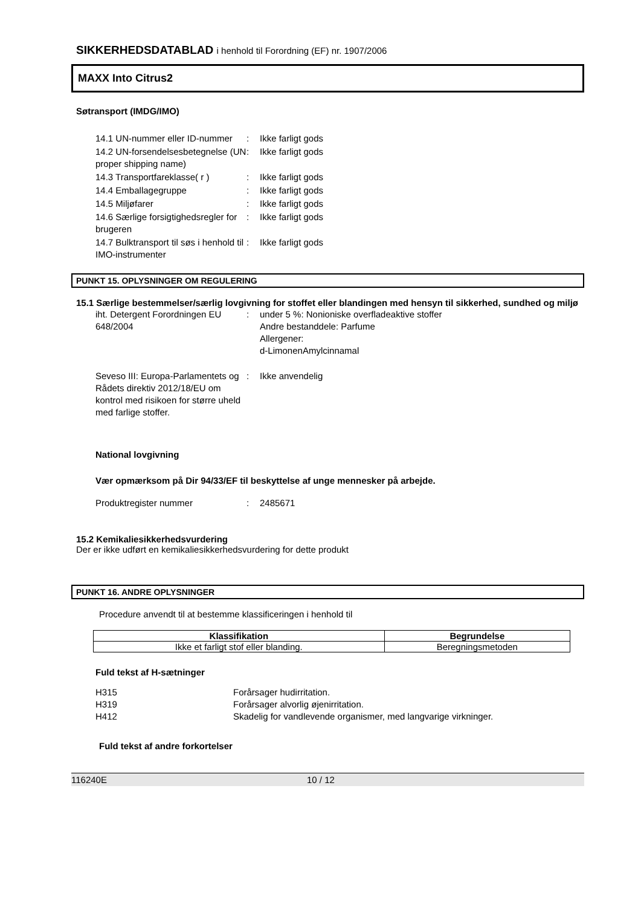SIKKERHEDSDATABLAD i henhold til Forordning (EF) nr. 1907/2006
MAXX Into Citrus2
Søtransport (IMDG/IMO)
| 14.1 UN-nummer eller ID-nummer | : | Ikke farligt gods |
| 14.2 UN-forsendelsesbetegnelse (UN proper shipping name) | : | Ikke farligt gods |
| 14.3 Transportfareklasse( r ) | : | Ikke farligt gods |
| 14.4 Emballagegruppe | : | Ikke farligt gods |
| 14.5 Miljøfarer | : | Ikke farligt gods |
| 14.6 Særlige forsigtighedsregler for brugeren | : | Ikke farligt gods |
| 14.7 Bulktransport til søs i henhold til IMO-instrumenter | : | Ikke farligt gods |
PUNKT 15. OPLYSNINGER OM REGULERING
15.1 Særlige bestemmelser/særlig lovgivning for stoffet eller blandingen med hensyn til sikkerhed, sundhed og miljø
| iht. Detergent Forordningen EU 648/2004 | : | under 5 %: Nonioniske overfladeaktive stoffer Andre bestanddele: Parfume Allergener: d-LimonenAmylcinnamal |
| Seveso III: Europa-Parlamentets og Rådets direktiv 2012/18/EU om kontrol med risikoen for større uheld med farlige stoffer. | : | Ikke anvendelig |
National lovgivning
Vær opmærksom på Dir 94/33/EF til beskyttelse af unge mennesker på arbejde.
| Produktregister nummer | : | 2485671 |
15.2 Kemikaliesikkerhedsvurdering
Der er ikke udført en kemikaliesikkerhedsvurdering for dette produkt
PUNKT 16. ANDRE OPLYSNINGER
Procedure anvendt til at bestemme klassificeringen i henhold til
| Klassifikation | Begrundelse |
| --- | --- |
| Ikke et farligt stof eller blanding. | Beregningsmetoden |
Fuld tekst af H-sætninger
| H315 | Forårsager hudirritation. |
| H319 | Forårsager alvorlig øjenirritation. |
| H412 | Skadelig for vandlevende organismer, med langvarige virkninger. |
Fuld tekst af andre forkortelser
116240E 10 / 12